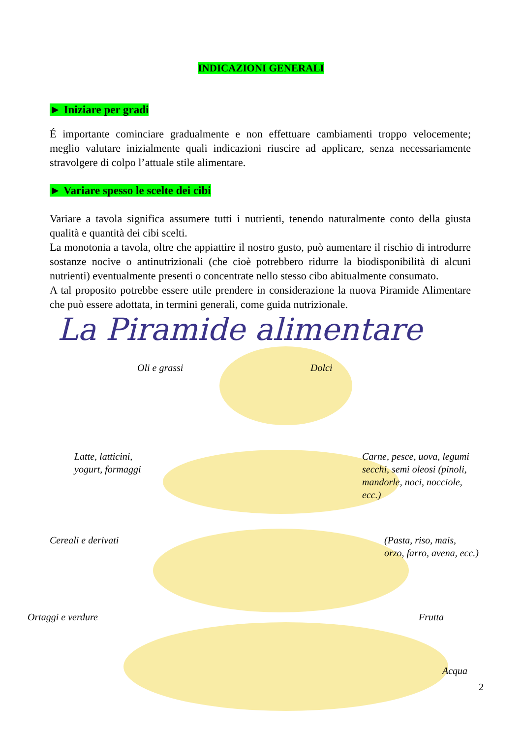INDICAZIONI GENERALI
► Iniziare per gradi
É importante cominciare gradualmente e non effettuare cambiamenti troppo velocemente; meglio valutare inizialmente quali indicazioni riuscire ad applicare, senza necessariamente stravolgere di colpo l’attuale stile alimentare.
► Variare spesso le scelte dei cibi
Variare a tavola significa assumere tutti i nutrienti, tenendo naturalmente conto della giusta qualità e quantità dei cibi scelti.
La monotonia a tavola, oltre che appiattire il nostro gusto, può aumentare il rischio di introdurre sostanze nocive o antinutrizionali (che cioè potrebbero ridurre la biodisponibilità di alcuni nutrienti) eventualmente presenti o concentrate nello stesso cibo abitualmente consumato.
A tal proposito potrebbe essere utile prendere in considerazione la nuova Piramide Alimentare che può essere adottata, in termini generali, come guida nutrizionale.
La Piramide alimentare
Oli e grassi Dolci
Latte, latticini,
yogurt, formaggi
Carne, pesce, uova, legumi
secchi, semi oleosi (pinoli,
mandorle, noci, nocciole,
ecc.)
Cereali e derivati
(Pasta, riso, mais,
orzo, farro, avena, ecc.)
Ortaggi e verdure Frutta
Acqua
2